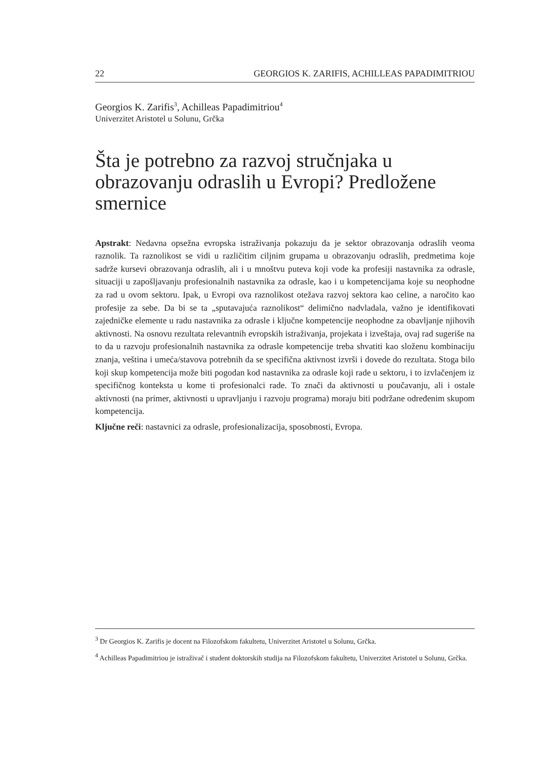22 GEORGIOS K. ZARIFIS, ACHILLEAS PAPADIMITRIOU
Georgios K. Zarifis<sup>3</sup>, Achilleas Papadimitriou<sup>4</sup>
Univerzitet Aristotel u Solunu, Grčka
Šta je potrebno za razvoj stručnjaka u obrazovanju odraslih u Evropi? Predložene smernice
Apstrakt: Nedavna opsežna evropska istraživanja pokazuju da je sektor obrazovanja odraslih veoma raznolik. Ta raznolikost se vidi u različitim ciljnim grupama u obrazovanju odraslih, predmetima koje sadrže kursevi obrazovanja odraslih, ali i u mnoštvu puteva koji vode ka profesiji nastavnika za odrasle, situaciji u zapošljavanju profesionalnih nastavnika za odrasle, kao i u kompetencijama koje su neophodne za rad u ovom sektoru. Ipak, u Evropi ova raznolikost otežava razvoj sektora kao celine, a naročito kao profesije za sebe. Da bi se ta „sputavajuća raznolikost“ delimično nadvladala, važno je identifikovati zajedničke elemente u radu nastavnika za odrasle i ključne kompetencije neophodne za obavljanje njihovih aktivnosti. Na osnovu rezultata relevantnih evropskih istraživanja, projekata i izveštaja, ovaj rad sugeriše na to da u razvoju profesionalnih nastavnika za odrasle kompetencije treba shvatiti kao složenu kombinaciju znanja, veština i umeća/stavova potrebnih da se specifična aktivnost izvrši i dovede do rezultata. Stoga bilo koji skup kompetencija može biti pogodan kod nastavnika za odrasle koji rade u sektoru, i to izvlačenjem iz specifičnog konteksta u kome ti profesionalci rade. To znači da aktivnosti u poučavanju, ali i ostale aktivnosti (na primer, aktivnosti u upravljanju i razvoju programa) moraju biti podržane određenim skupom kompetencija.
Ključne reči: nastavnici za odrasle, profesionalizacija, sposobnosti, Evropa.
<sup>3</sup> Dr Georgios K. Zarifis je docent na Filozofskom fakultetu, Univerzitet Aristotel u Solunu, Grčka.
<sup>4</sup> Achilleas Papadimitriou je istraživač i student doktorskih studija na Filozofskom fakultetu, Univerzitet Aristotel u Solunu, Grčka.